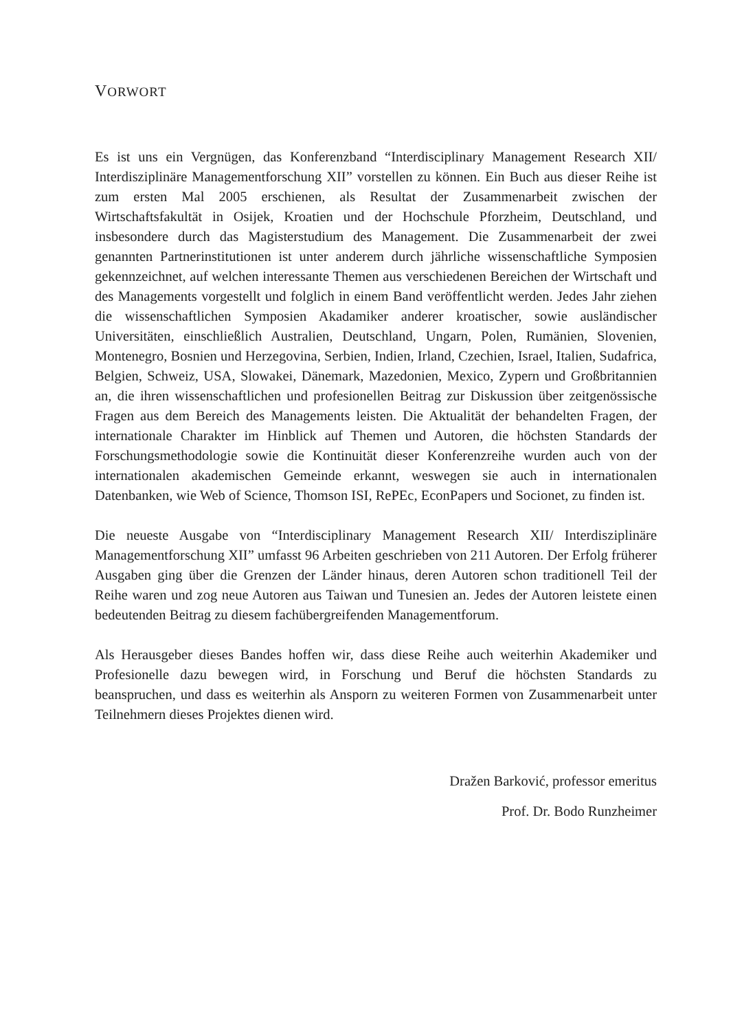VORWORT
Es ist uns ein Vergnügen, das Konferenzband “Interdisciplinary Management Research XII/ Interdisziplinäre Managementforschung XII” vorstellen zu können. Ein Buch aus dieser Reihe ist zum ersten Mal 2005 erschienen, als Resultat der Zusammenarbeit zwischen der Wirtschaftsfakultät in Osijek, Kroatien und der Hochschule Pforzheim, Deutschland, und insbesondere durch das Magisterstudium des Management. Die Zusammenarbeit der zwei genannten Partnerinstitutionen ist unter anderem durch jährliche wissenschaftliche Symposien gekennzeichnet, auf welchen interessante Themen aus verschiedenen Bereichen der Wirtschaft und des Managements vorgestellt und folglich in einem Band veröffentlicht werden. Jedes Jahr ziehen die wissenschaftlichen Symposien Akadamiker anderer kroatischer, sowie ausländischer Universitäten, einschließlich Australien, Deutschland, Ungarn, Polen, Rumänien, Slovenien, Montenegro, Bosnien und Herzegovina, Serbien, Indien, Irland, Czechien, Israel, Italien, Sudafrica, Belgien, Schweiz, USA, Slowakei, Dänemark, Mazedonien, Mexico, Zypern und Großbritannien an, die ihren wissenschaftlichen und profesionellen Beitrag zur Diskussion über zeitgenössische Fragen aus dem Bereich des Managements leisten. Die Aktualität der behandelten Fragen, der internationale Charakter im Hinblick auf Themen und Autoren, die höchsten Standards der Forschungsmethodologie sowie die Kontinuität dieser Konferenzreihe wurden auch von der internationalen akademischen Gemeinde erkannt, weswegen sie auch in internationalen Datenbanken, wie Web of Science, Thomson ISI, RePEc, EconPapers und Socionet, zu finden ist.
Die neueste Ausgabe von “Interdisciplinary Management Research XII/ Interdisziplinäre Managementforschung XII” umfasst 96 Arbeiten geschrieben von 211 Autoren. Der Erfolg früherer Ausgaben ging über die Grenzen der Länder hinaus, deren Autoren schon traditionell Teil der Reihe waren und zog neue Autoren aus Taiwan und Tunesien an. Jedes der Autoren leistete einen bedeutenden Beitrag zu diesem fachübergreifenden Managementforum.
Als Herausgeber dieses Bandes hoffen wir, dass diese Reihe auch weiterhin Akademiker und Profesionelle dazu bewegen wird, in Forschung und Beruf die höchsten Standards zu beanspruchen, und dass es weiterhin als Ansporn zu weiteren Formen von Zusammenarbeit unter Teilnehmern dieses Projektes dienen wird.
Dražen Barković, professor emeritus
Prof. Dr. Bodo Runzheimer